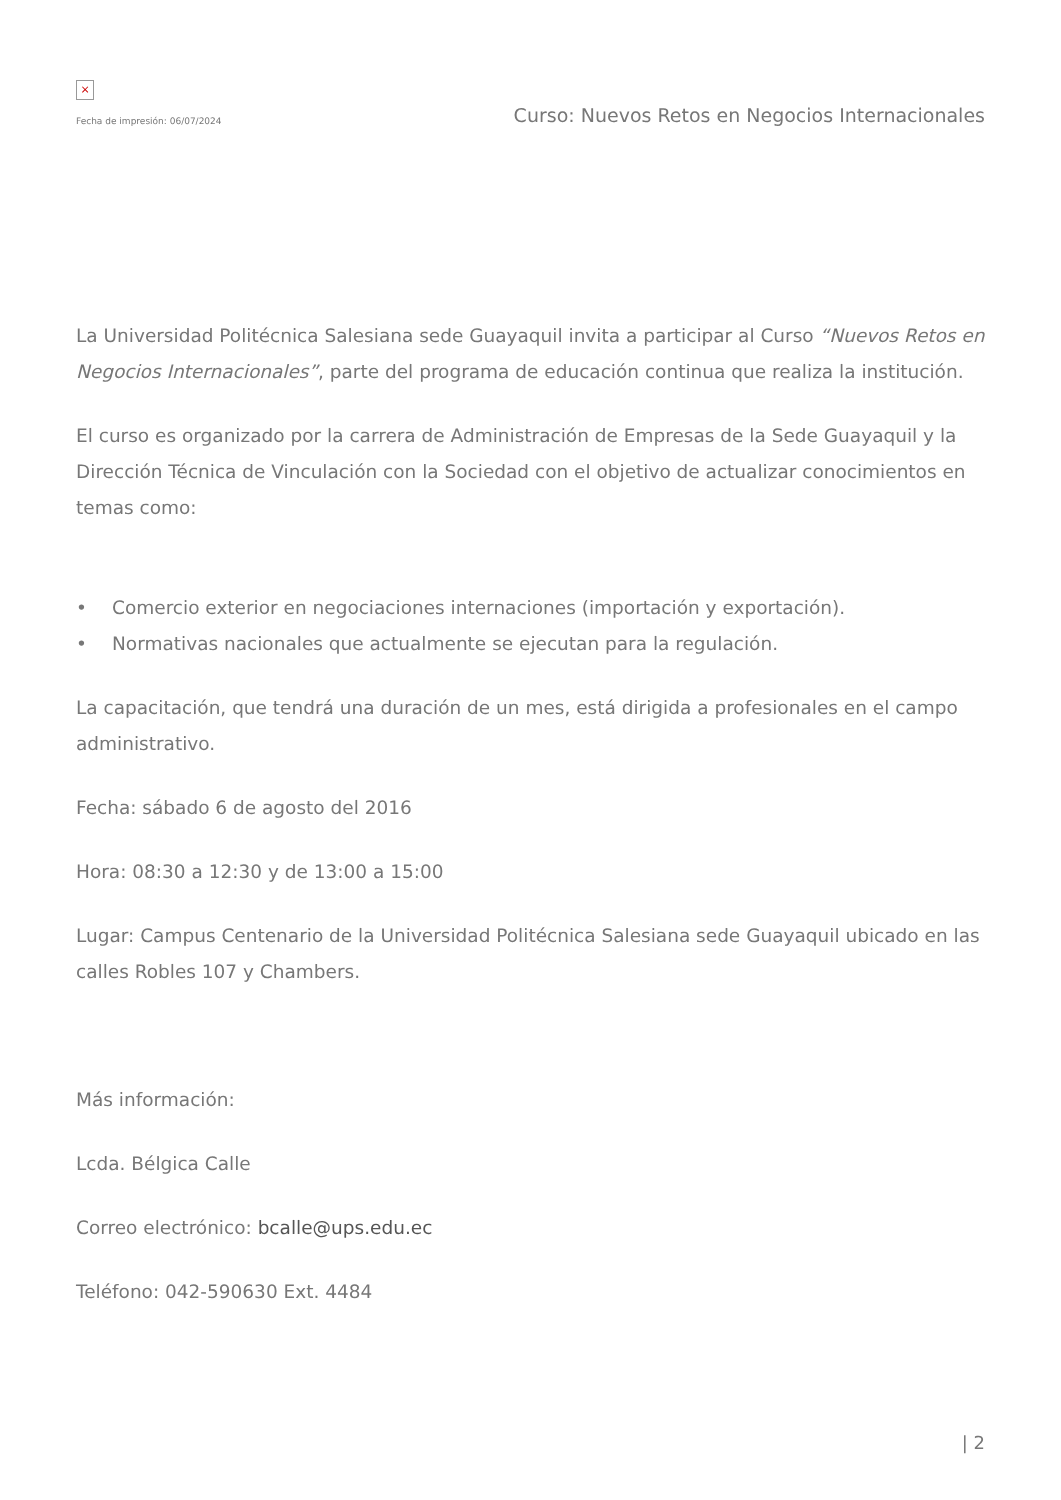×
Fecha de impresión: 06/07/2024
Curso: Nuevos Retos en Negocios Internacionales
La Universidad Politécnica Salesiana sede Guayaquil invita a participar al Curso “Nuevos Retos en Negocios Internacionales”, parte del programa de educación continua que realiza la institución.
El curso es organizado por la carrera de Administración de Empresas de la Sede Guayaquil y la Dirección Técnica de Vinculación con la Sociedad con el objetivo de actualizar conocimientos en temas como:
• Comercio exterior en negociaciones internaciones (importación y exportación).
• Normativas nacionales que actualmente se ejecutan para la regulación.
La capacitación, que tendrá una duración de un mes, está dirigida a profesionales en el campo administrativo.
Fecha: sábado 6 de agosto del 2016
Hora: 08:30 a 12:30 y de 13:00 a 15:00
Lugar: Campus Centenario de la Universidad Politécnica Salesiana sede Guayaquil ubicado en las calles Robles 107 y Chambers.
Más información:
Lcda. Bélgica Calle
Correo electrónico: bcalle@ups.edu.ec
Teléfono: 042-590630 Ext. 4484
| 2